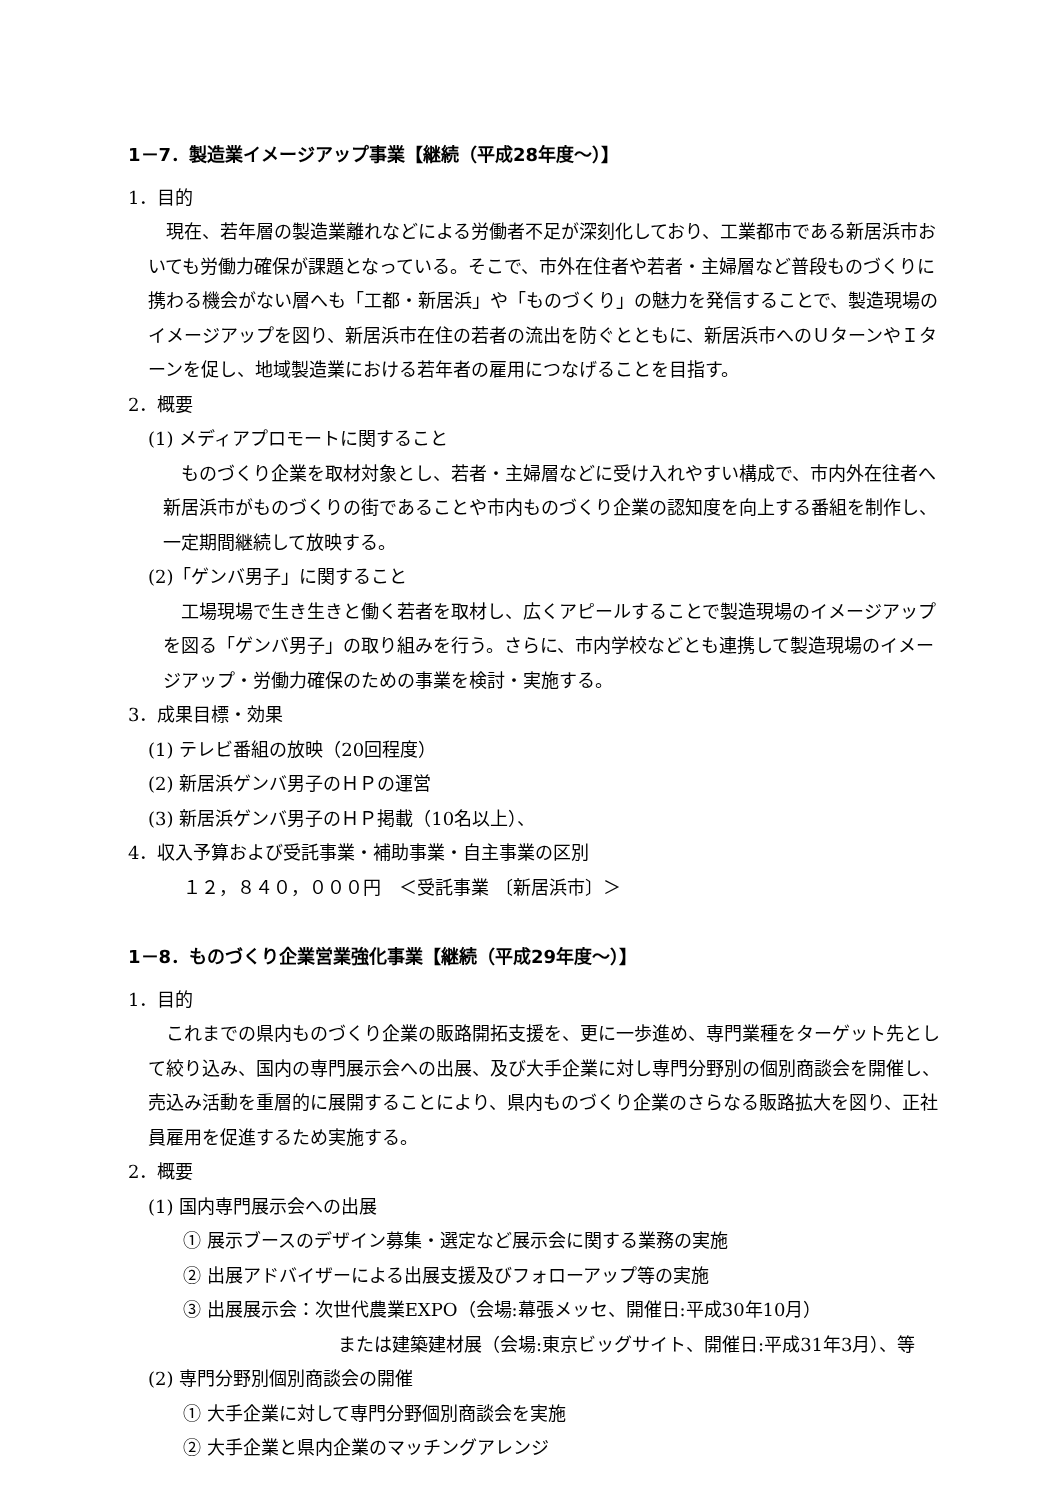1－7．製造業イメージアップ事業【継続（平成28年度～）】
1．目的
現在、若年層の製造業離れなどによる労働者不足が深刻化しており、工業都市である新居浜市おいても労働力確保が課題となっている。そこで、市外在住者や若者・主婦層など普段ものづくりに携わる機会がない層へも「工都・新居浜」や「ものづくり」の魅力を発信することで、製造現場のイメージアップを図り、新居浜市在住の若者の流出を防ぐとともに、新居浜市へのＵターンやＩターンを促し、地域製造業における若年者の雇用につなげることを目指す。
2．概要
(1) メディアプロモートに関すること
ものづくり企業を取材対象とし、若者・主婦層などに受け入れやすい構成で、市内外在往者へ新居浜市がものづくりの街であることや市内ものづくり企業の認知度を向上する番組を制作し、一定期間継続して放映する。
(2)「ゲンバ男子」に関すること
工場現場で生き生きと働く若者を取材し、広くアピールすることで製造現場のイメージアップを図る「ゲンバ男子」の取り組みを行う。さらに、市内学校などとも連携して製造現場のイメージアップ・労働力確保のための事業を検討・実施する。
3．成果目標・効果
(1) テレビ番組の放映（20回程度）
(2) 新居浜ゲンバ男子のＨＰの運営
(3) 新居浜ゲンバ男子のＨＰ掲載（10名以上）、
4．収入予算および受託事業・補助事業・自主事業の区別
１２，８４０，０００円　＜受託事業 〔新居浜市〕＞
1－8．ものづくり企業営業強化事業【継続（平成29年度～）】
1．目的
これまでの県内ものづくり企業の販路開拓支援を、更に一歩進め、専門業種をターゲット先として絞り込み、国内の専門展示会への出展、及び大手企業に対し専門分野別の個別商談会を開催し、売込み活動を重層的に展開することにより、県内ものづくり企業のさらなる販路拡大を図り、正社員雇用を促進するため実施する。
2．概要
(1) 国内専門展示会への出展
① 展示ブースのデザイン募集・選定など展示会に関する業務の実施
② 出展アドバイザーによる出展支援及びフォローアップ等の実施
③ 出展展示会：次世代農業EXPO（会場:幕張メッセ、開催日:平成30年10月）
または建築建材展（会場:東京ビッグサイト、開催日:平成31年3月）、等
(2) 専門分野別個別商談会の開催
① 大手企業に対して専門分野個別商談会を実施
② 大手企業と県内企業のマッチングアレンジ